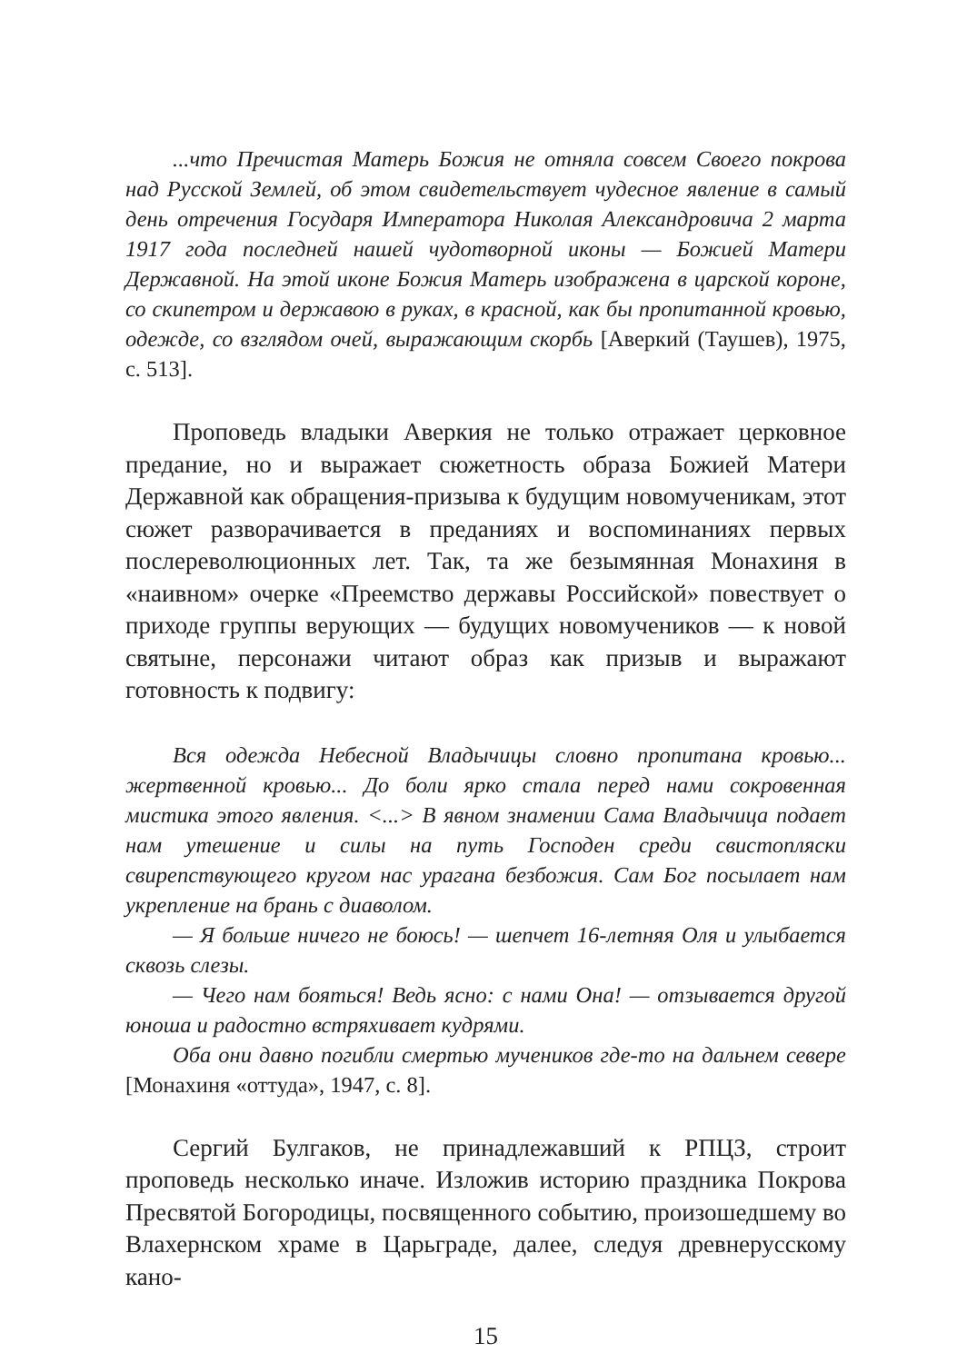...что Пречистая Матерь Божия не отняла совсем Своего покрова над Русской Землей, об этом свидетельствует чудесное явление в самый день отречения Государя Императора Николая Александровича 2 марта 1917 года последней нашей чудотворной иконы — Божией Матери Державной. На этой иконе Божия Матерь изображена в царской короне, со скипетром и державою в руках, в красной, как бы пропитанной кровью, одежде, со взглядом очей, выражающим скорбь [Аверкий (Таушев), 1975, с. 513].
Проповедь владыки Аверкия не только отражает церковное предание, но и выражает сюжетность образа Божией Матери Державной как обращения-призыва к будущим новомученикам, этот сюжет разворачивается в преданиях и воспоминаниях первых послереволюционных лет. Так, та же безымянная Монахиня в «наивном» очерке «Преемство державы Российской» повествует о приходе группы верующих — будущих новомучеников — к новой святыне, персонажи читают образ как призыв и выражают готовность к подвигу:
Вся одежда Небесной Владычицы словно пропитана кровью... жертвенной кровью... До боли ярко стала перед нами сокровенная мистика этого явления. <...> В явном знамении Сама Владычица подает нам утешение и силы на путь Господен среди свистопляски свирепствующего кругом нас урагана безбожия. Сам Бог посылает нам укрепление на брань с диаволом.
— Я больше ничего не боюсь! — шепчет 16-летняя Оля и улыбается сквозь слезы.
— Чего нам бояться! Ведь ясно: с нами Она! — отзывается другой юноша и радостно встряхивает кудрями.
Оба они давно погибли смертью мучеников где-то на дальнем севере [Монахиня «оттуда», 1947, с. 8].
Сергий Булгаков, не принадлежавший к РПЦЗ, строит проповедь несколько иначе. Изложив историю праздника Покрова Пресвятой Богородицы, посвященного событию, произошедшему во Влахернском храме в Царьграде, далее, следуя древнерусскому кано-
15